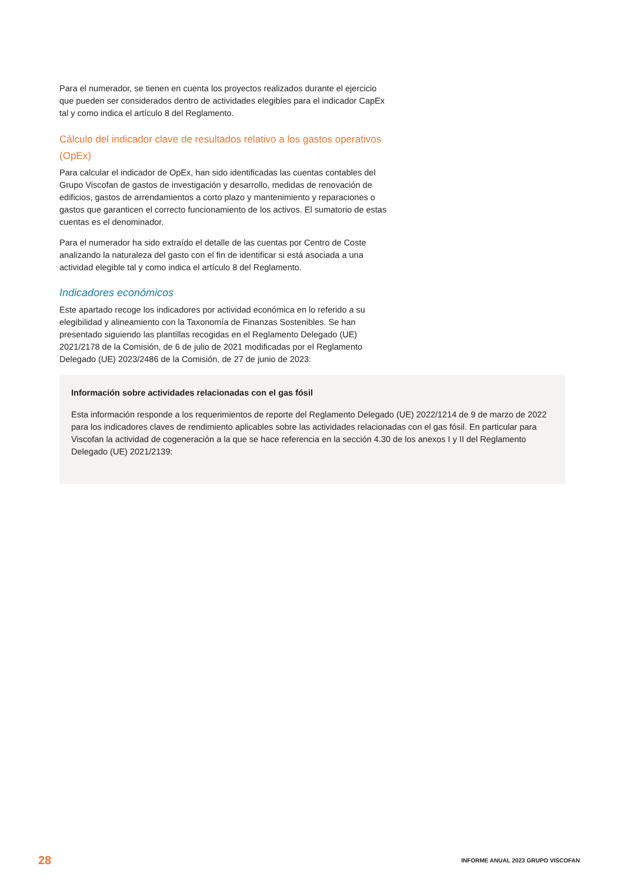Para el numerador, se tienen en cuenta los proyectos realizados durante el ejercicio que pueden ser considerados dentro de actividades elegibles para el indicador CapEx tal y como indica el artículo 8 del Reglamento.
Cálculo del indicador clave de resultados relativo a los gastos operativos (OpEx)
Para calcular el indicador de OpEx, han sido identificadas las cuentas contables del Grupo Viscofan de gastos de investigación y desarrollo, medidas de renovación de edificios, gastos de arrendamientos a corto plazo y mantenimiento y reparaciones o gastos que garanticen el correcto funcionamiento de los activos. El sumatorio de estas cuentas es el denominador.
Para el numerador ha sido extraído el detalle de las cuentas por Centro de Coste analizando la naturaleza del gasto con el fin de identificar si está asociada a una actividad elegible tal y como indica el artículo 8 del Reglamento.
Indicadores económicos
Este apartado recoge los indicadores por actividad económica en lo referido a su elegibilidad y alineamiento con la Taxonomía de Finanzas Sostenibles. Se han presentado siguiendo las plantillas recogidas en el Reglamento Delegado (UE) 2021/2178 de la Comisión, de 6 de julio de 2021 modificadas por el Reglamento Delegado (UE) 2023/2486 de la Comisión, de 27 de junio de 2023:
Información sobre actividades relacionadas con el gas fósil
Esta información responde a los requerimientos de reporte del Reglamento Delegado (UE) 2022/1214 de 9 de marzo de 2022 para los indicadores claves de rendimiento aplicables sobre las actividades relacionadas con el gas fósil. En particular para Viscofan la actividad de cogeneración a la que se hace referencia en la sección 4.30 de los anexos I y II del Reglamento Delegado (UE) 2021/2139:
28 INFORME ANUAL 2023 GRUPO VISCOFAN